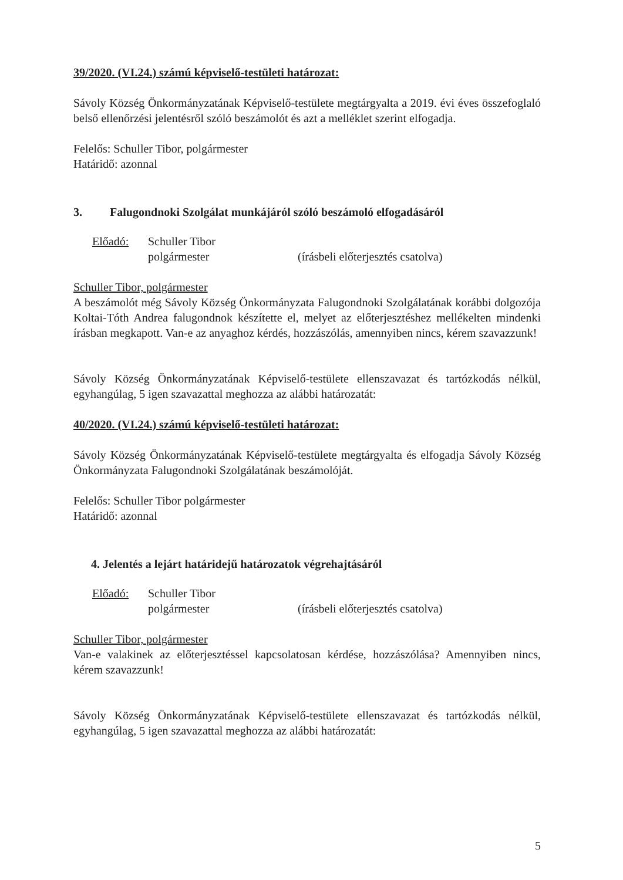39/2020. (VI.24.) számú képviselő-testületi határozat:
Sávoly Község Önkormányzatának Képviselő-testülete megtárgyalta a 2019. évi éves összefoglaló belső ellenőrzési jelentésről szóló beszámolót és azt a melléklet szerint elfogadja.
Felelős: Schuller Tibor, polgármester
Határidő: azonnal
3. Falugondnoki Szolgálat munkájáról szóló beszámoló elfogadásáról
Előadó: Schuller Tibor
polgármester
(írásbeli előterjesztés csatolva)
Schuller Tibor, polgármester
A beszámolót még Sávoly Község Önkormányzata Falugondnoki Szolgálatának korábbi dolgozója Koltai-Tóth Andrea falugondnok készítette el, melyet az előterjesztéshez mellékelten mindenki írásban megkapott. Van-e az anyaghoz kérdés, hozzászólás, amennyiben nincs, kérem szavazzunk!
Sávoly Község Önkormányzatának Képviselő-testülete ellenszavazat és tartózkodás nélkül, egyhangúlag, 5 igen szavazattal meghozza az alábbi határozatát:
40/2020. (VI.24.) számú képviselő-testületi határozat:
Sávoly Község Önkormányzatának Képviselő-testülete megtárgyalta és elfogadja Sávoly Község Önkormányzata Falugondnoki Szolgálatának beszámolóját.
Felelős: Schuller Tibor polgármester
Határidő: azonnal
4. Jelentés a lejárt határidejű határozatok végrehajtásáról
Előadó: Schuller Tibor
polgármester
(írásbeli előterjesztés csatolva)
Schuller Tibor, polgármester
Van-e valakinek az előterjesztéssel kapcsolatosan kérdése, hozzászólása? Amennyiben nincs, kérem szavazzunk!
Sávoly Község Önkormányzatának Képviselő-testülete ellenszavazat és tartózkodás nélkül, egyhangúlag, 5 igen szavazattal meghozza az alábbi határozatát:
5